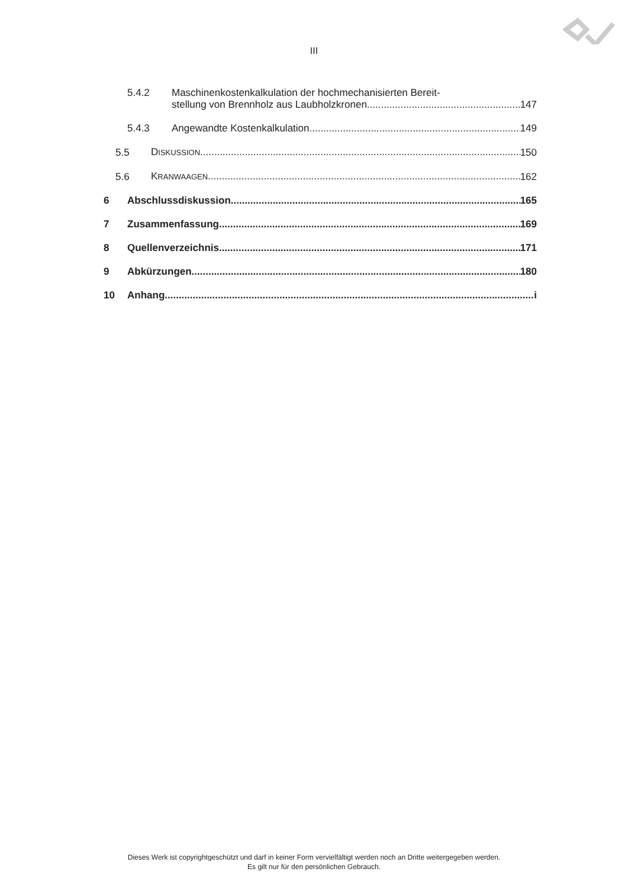III
5.4.2 Maschinenkostenkalkulation der hochmechanisierten Bereit-
stellung von Brennholz aus Laubholzkronen 147
5.4.3 Angewandte Kostenkalkulation 149
5.5 DISKUSSION 150
5.6 KRANWAAGEN 162
6 Abschlussdiskussion 165
7 Zusammenfassung 169
8 Quellenverzeichnis 171
9 Abkürzungen 180
10 Anhang i
Dieses Werk ist copyrightgeschützt und darf in keiner Form vervielfältigt werden noch an Dritte weitergegeben werden.
Es gilt nur für den persönlichen Gebrauch.